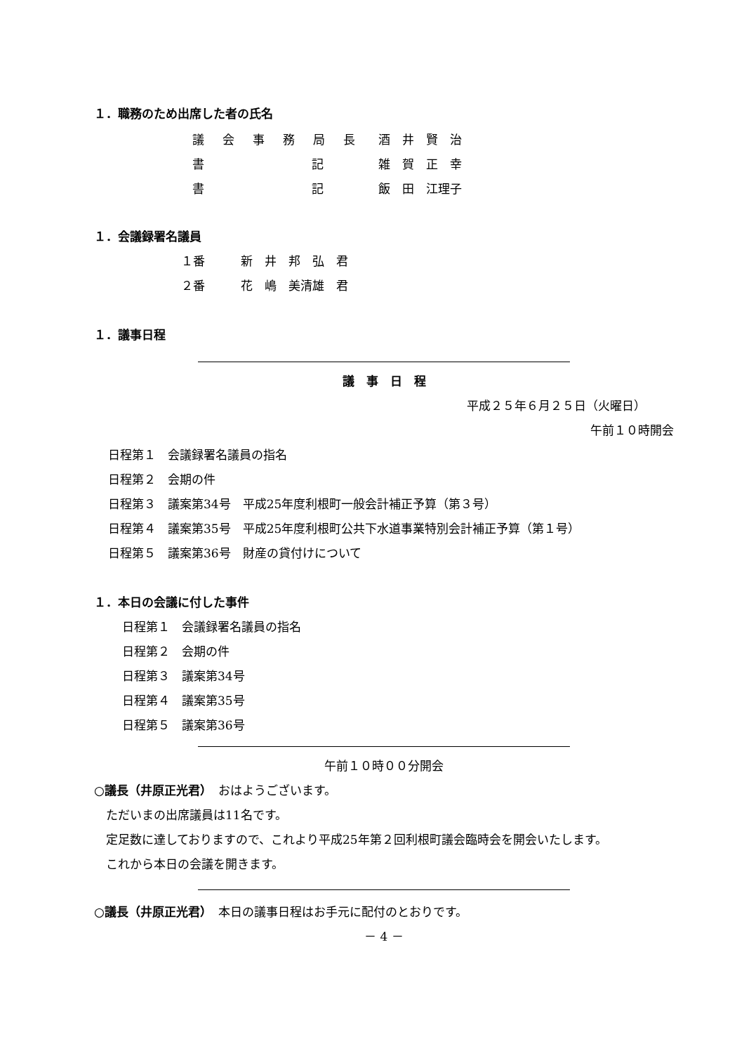１．職務のため出席した者の氏名
| 議会事務局長 | 酒 井 賢 治 |
| 書 記 | 雑 賀 正 幸 |
| 書 記 | 飯 田 江理子 |
１．会議録署名議員
１番　　　新　井　邦　弘　君
２番　　　花　嶋　美清雄　君
１．議事日程
議　事　日　程
平成２５年６月２５日（火曜日）
午前１０時開会
日程第１　会議録署名議員の指名
日程第２　会期の件
日程第３　議案第34号　平成25年度利根町一般会計補正予算（第３号）
日程第４　議案第35号　平成25年度利根町公共下水道事業特別会計補正予算（第１号）
日程第５　議案第36号　財産の貸付けについて
１．本日の会議に付した事件
日程第１　会議録署名議員の指名
日程第２　会期の件
日程第３　議案第34号
日程第４　議案第35号
日程第５　議案第36号
午前１０時００分開会
○議長（井原正光君）　おはようございます。
　ただいまの出席議員は11名です。
　定足数に達しておりますので、これより平成25年第２回利根町議会臨時会を開会いたします。
　これから本日の会議を開きます。
○議長（井原正光君）　本日の議事日程はお手元に配付のとおりです。
－ 4 －